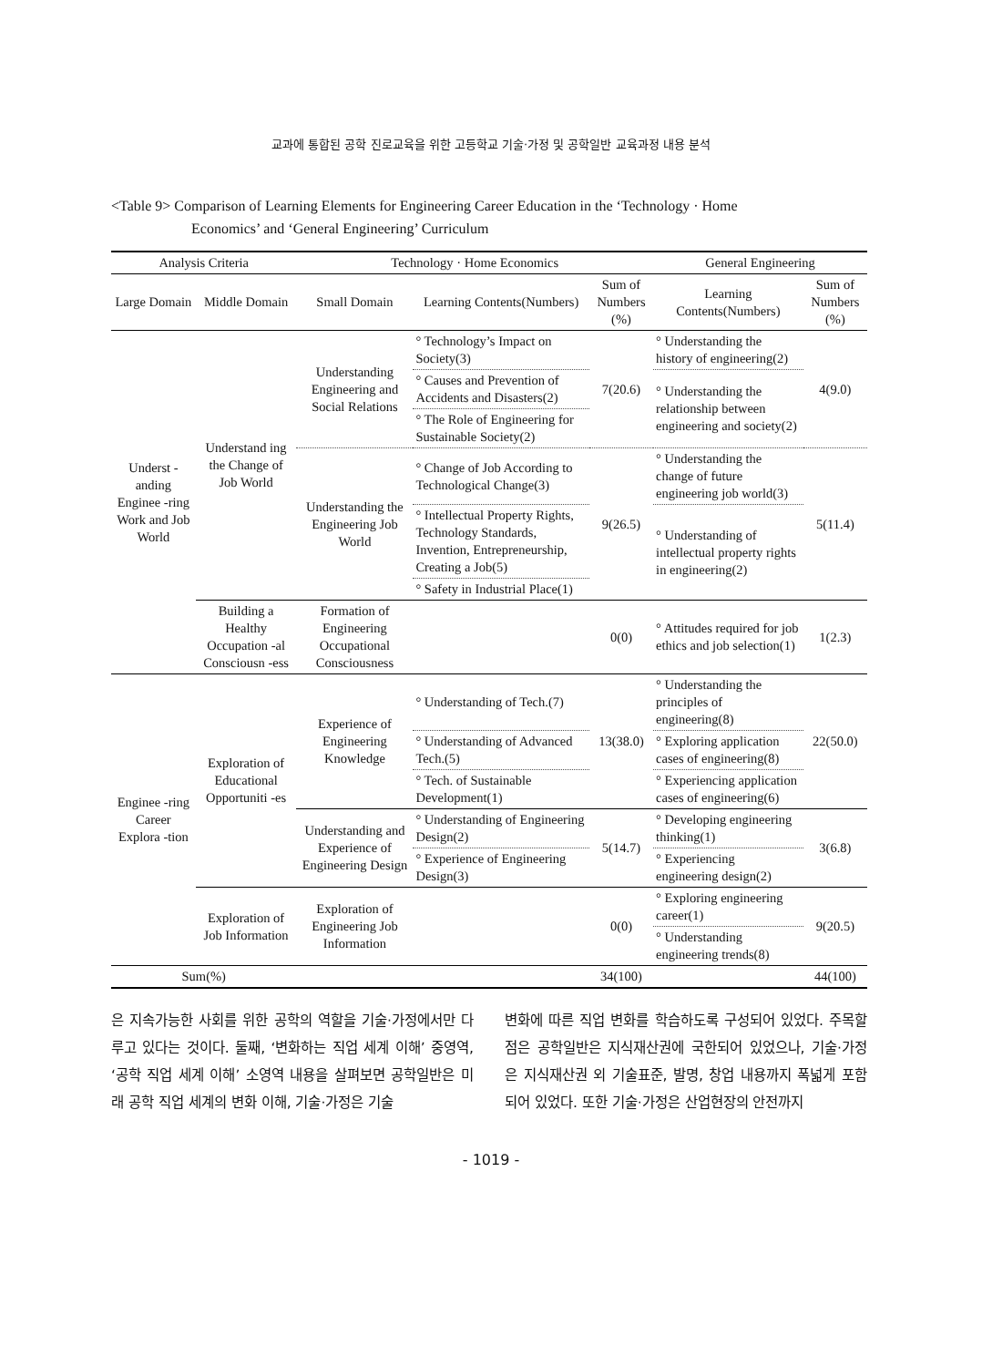교과에 통합된 공학 진로교육을 위한 고등학교 기술·가정 및 공학일반 교육과정 내용 분석
<Table 9> Comparison of Learning Elements for Engineering Career Education in the ‘Technology · Home
Economics’ and ‘General Engineering’ Curriculum
| Analysis Criteria | | Technology · Home Economics | | | General Engineering | |
| --- | --- | --- | --- | --- | --- | --- |
| Large Domain | Middle Domain | Small Domain | Learning Contents(Numbers) | Sum of Numbers (%) | Learning Contents(Numbers) | Sum of Numbers (%) |
| Underst -anding Enginee -ring Work and Job World | Understand ing the Change of Job World | Understanding Engineering and Social Relations | ° Technology’s Impact on Society(3) | 7(20.6) | ° Understanding the history of engineering(2) | 4(9.0) |
| | | | ° Causes and Prevention of Accidents and Disasters(2) | | ° Understanding the relationship between engineering and society(2) | |
| | | | ° The Role of Engineering for Sustainable Society(2) | | | |
| | | Understanding the Engineering Job World | ° Change of Job According to Technological Change(3) | 9(26.5) | ° Understanding the change of future engineering job world(3) | 5(11.4) |
| | | | ° Intellectual Property Rights, Technology Standards, Invention, Entrepreneurship, Creating a Job(5) | | ° Understanding of intellectual property rights in engineering(2) | |
| | | | ° Safety in Industrial Place(1) | | | |
| | Building a Healthy Occupation -al Consciousn -ess | Formation of Engineering Occupational Consciousness | | 0(0) | ° Attitudes required for job ethics and job selection(1) | 1(2.3) |
| Enginee -ring Career Explora -tion | Exploration of Educational Opportuniti -es | Experience of Engineering Knowledge | ° Understanding of Tech.(7) | 13(38.0) | ° Understanding the principles of engineering(8) | 22(50.0) |
| | | | ° Understanding of Advanced Tech.(5) | | ° Exploring application cases of engineering(8) | |
| | | | ° Tech. of Sustainable Development(1) | | ° Experiencing application cases of engineering(6) | |
| | | Understanding and Experience of Engineering Design | ° Understanding of Engineering Design(2) | 5(14.7) | ° Developing engineering thinking(1) | 3(6.8) |
| | | | ° Experience of Engineering Design(3) | | ° Experiencing engineering design(2) | |
| | Exploration of Job Information | Exploration of Engineering Job Information | | 0(0) | ° Exploring engineering career(1) | 9(20.5) |
| | | | | | ° Understanding engineering trends(8) | |
| Sum(%) | | | | 34(100) | | 44(100) |
은 지속가능한 사회를 위한 공학의 역할을 기술·가정에서만 다루고 있다는 것이다. 둘째, ‘변화하는 직업 세계 이해’ 중영역, ‘공학 직업 세계 이해’ 소영역 내용을 살펴보면 공학일반은 미래 공학 직업 세계의 변화 이해, 기술·가정은 기술
변화에 따른 직업 변화를 학습하도록 구성되어 있었다. 주목할 점은 공학일반은 지식재산권에 국한되어 있었으나, 기술·가정은 지식재산권 외 기술표준, 발명, 창업 내용까지 폭넓게 포함되어 있었다. 또한 기술·가정은 산업현장의 안전까지
- 1019 -